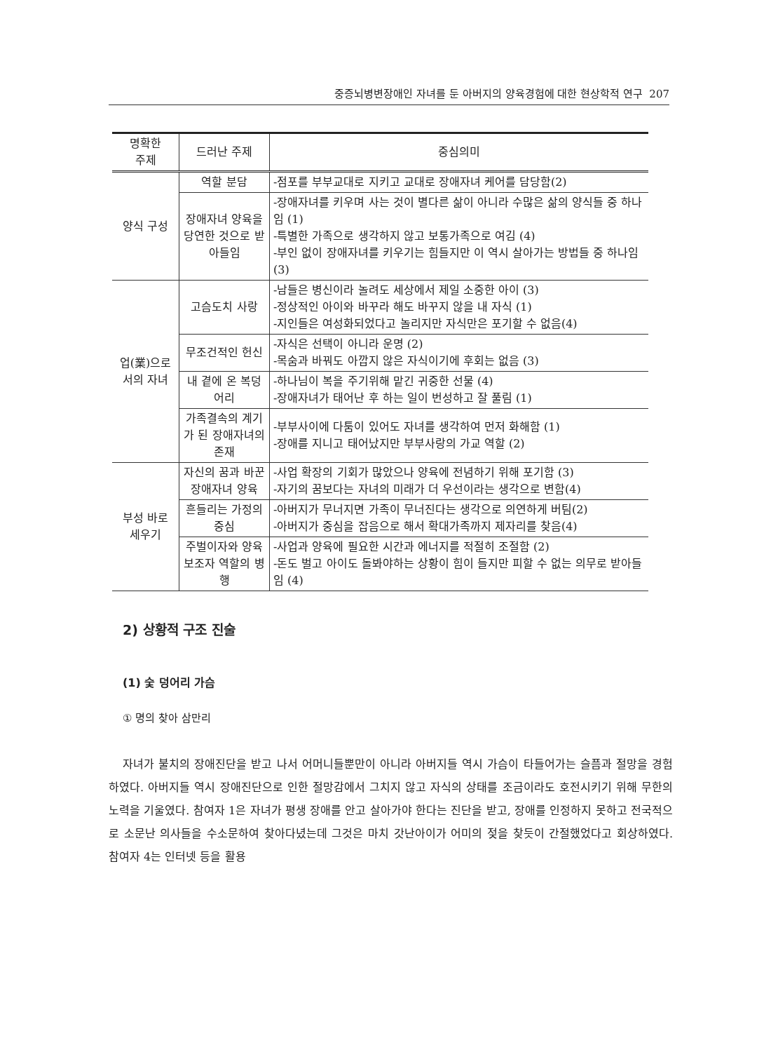중증뇌병변장애인 자녀를 둔 아버지의 양육경험에 대한 현상학적 연구 207
| 명확한 주제 | 드러난 주제 | 중심의미 |
| --- | --- | --- |
| 양식 구성 | 역할 분담 | -점포를 부부교대로 지키고 교대로 장애자녀 케어를 담당함(2) |
| | 장애자녀 양육을 당연한 것으로 받아들임 | -장애자녀를 키우며 사는 것이 별다른 삶이 아니라 수많은 삶의 양식들 중 하나임 (1) -특별한 가족으로 생각하지 않고 보통가족으로 여김 (4) -부인 없이 장애자녀를 키우기는 힘들지만 이 역시 살아가는 방법들 중 하나임 (3) |
| 업(業)으로 서의 자녀 | 고슴도치 사랑 | -남들은 병신이라 놀려도 세상에서 제일 소중한 아이 (3) -정상적인 아이와 바꾸라 해도 바꾸지 않을 내 자식 (1) -지인들은 여성화되었다고 놀리지만 자식만은 포기할 수 없음(4) |
| | 무조건적인 헌신 | -자식은 선택이 아니라 운명 (2) -목숨과 바꿔도 아깝지 않은 자식이기에 후회는 없음 (3) |
| | 내 곁에 온 복덩어리 | -하나님이 복을 주기위해 맡긴 귀중한 선물 (4) -장애자녀가 태어난 후 하는 일이 번성하고 잘 풀림 (1) |
| | 가족결속의 계기가 된 장애자녀의 존재 | -부부사이에 다툼이 있어도 자녀를 생각하여 먼저 화해함 (1) -장애를 지니고 태어났지만 부부사랑의 가교 역할 (2) |
| 부성 바로 세우기 | 자신의 꿈과 바꾼 장애자녀 양육 | -사업 확장의 기회가 많았으나 양육에 전념하기 위해 포기함 (3) -자기의 꿈보다는 자녀의 미래가 더 우선이라는 생각으로 변함(4) |
| | 흔들리는 가정의 중심 | -아버지가 무너지면 가족이 무너진다는 생각으로 의연하게 버팀(2) -아버지가 중심을 잡음으로 해서 확대가족까지 제자리를 찾음(4) |
| | 주벌이자와 양육보조자 역할의 병행 | -사업과 양육에 필요한 시간과 에너지를 적절히 조절함 (2) -돈도 벌고 아이도 돌봐야하는 상황이 힘이 들지만 피할 수 없는 의무로 받아들임 (4) |
2) 상황적 구조 진술
(1) 숯 덩어리 가슴
① 명의 찾아 삼만리
자녀가 불치의 장애진단을 받고 나서 어머니들뿐만이 아니라 아버지들 역시 가슴이 타들어가는 슬픔과 절망을 경험하였다. 아버지들 역시 장애진단으로 인한 절망감에서 그치지 않고 자식의 상태를 조금이라도 호전시키기 위해 무한의 노력을 기울였다. 참여자 1은 자녀가 평생 장애를 안고 살아가야 한다는 진단을 받고, 장애를 인정하지 못하고 전국적으로 소문난 의사들을 수소문하여 찾아다녔는데 그것은 마치 갓난아이가 어미의 젖을 찾듯이 간절했었다고 회상하였다. 참여자 4는 인터넷 등을 활용